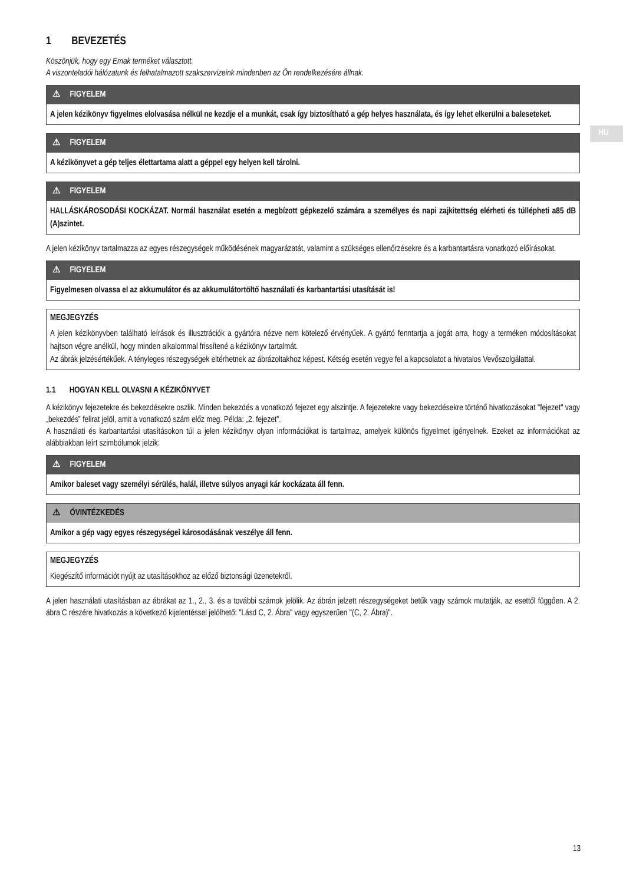1 BEVEZETÉS
Köszönjük, hogy egy Emak terméket választott.
A viszonteladói hálózatunk és felhatalmazott szakszervizeink mindenben az Ön rendelkezésére állnak.
⚠ FIGYELEM
A jelen kézikönyv figyelmes elolvasása nélkül ne kezdje el a munkát, csak így biztosítható a gép helyes használata, és így lehet elkerülni a baleseteket.
⚠ FIGYELEM
A kézikönyvet a gép teljes élettartama alatt a géppel egy helyen kell tárolni.
⚠ FIGYELEM
HALLÁSKÁROSODÁSI KOCKÁZAT. Normál használat esetén a megbízott gépkezelő számára a személyes és napi zajkitettség elérheti és túllépheti a85 dB (A)szintet.
A jelen kézikönyv tartalmazza az egyes részegységek működésének magyarázatát, valamint a szükséges ellenőrzésekre és a karbantartásra vonatkozó előírásokat.
⚠ FIGYELEM
Figyelmesen olvassa el az akkumulátor és az akkumulátortöltő használati és karbantartási utasítását is!
MEGJEGYZÉS
A jelen kézikönyvben található leírások és illusztrációk a gyártóra nézve nem kötelező érvényűek. A gyártó fenntartja a jogát arra, hogy a terméken módosításokat hajtson végre anélkül, hogy minden alkalommal frissítené a kézikönyv tartalmát.
Az ábrák jelzésértékűek. A tényleges részegységek eltérhetnek az ábrázoltakhoz képest. Kétség esetén vegye fel a kapcsolatot a hivatalos Vevőszolgálattal.
1.1 HOGYAN KELL OLVASNI A KÉZIKÖNYVET
A kézikönyv fejezetekre és bekezdésekre oszlik. Minden bekezdés a vonatkozó fejezet egy alszintje. A fejezetekre vagy bekezdésekre történő hivatkozásokat "fejezet" vagy „bekezdés” felirat jelöl, amit a vonatkozó szám előz meg. Példa: „2. fejezet”.
A használati és karbantartási utasításokon túl a jelen kézikönyv olyan információkat is tartalmaz, amelyek különös figyelmet igényelnek. Ezeket az információkat az alábbiakban leírt szimbólumok jelzik:
⚠ FIGYELEM
Amikor baleset vagy személyi sérülés, halál, illetve súlyos anyagi kár kockázata áll fenn.
⚠ ÓVINTÉZKEDÉS
Amikor a gép vagy egyes részegységei károsodásának veszélye áll fenn.
MEGJEGYZÉS
Kiegészítő információt nyújt az utasításokhoz az előző biztonsági üzenetekről.
A jelen használati utasításban az ábrákat az 1., 2., 3. és a további számok jelölik. Az ábrán jelzett részegységeket betűk vagy számok mutatják, az esettől függően. A 2. ábra C részére hivatkozás a következő kijelentéssel jelölhető: "Lásd C, 2. Ábra" vagy egyszerűen "(C, 2. Ábra)".
HU
13